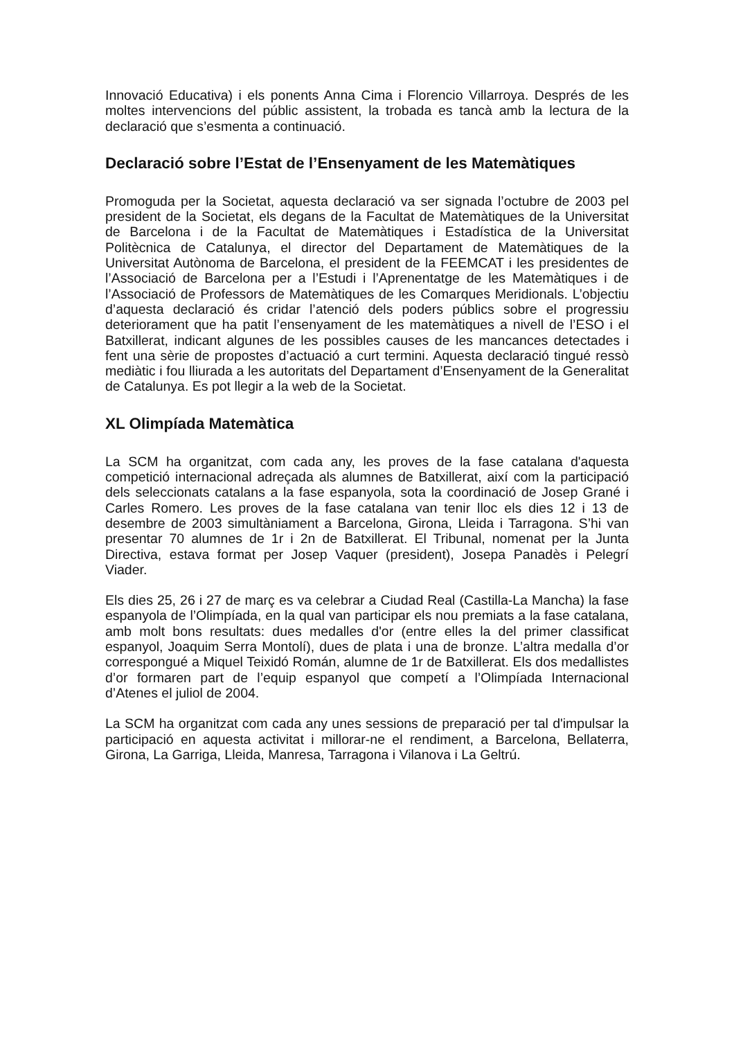Innovació Educativa) i els ponents Anna Cima i Florencio Villarroya. Després de les moltes intervencions del públic assistent, la trobada es tancà amb la lectura de la declaració que s’esmenta a continuació.
Declaració sobre l’Estat de l’Ensenyament de les Matemàtiques
Promoguda per la Societat, aquesta declaració va ser signada l’octubre de 2003 pel president de la Societat, els degans de la Facultat de Matemàtiques de la Universitat de Barcelona i de la Facultat de Matemàtiques i Estadística de la Universitat Politècnica de Catalunya, el director del Departament de Matemàtiques de la Universitat Autònoma de Barcelona, el president de la FEEMCAT i les presidentes de l’Associació de Barcelona per a l’Estudi i l’Aprenentatge de les Matemàtiques i de l’Associació de Professors de Matemàtiques de les Comarques Meridionals. L’objectiu d’aquesta declaració és cridar l’atenció dels poders públics sobre el progressiu deteriorament que ha patit l’ensenyament de les matemàtiques a nivell de l’ESO i el Batxillerat, indicant algunes de les possibles causes de les mancances detectades i fent una sèrie de propostes d’actuació a curt termini. Aquesta declaració tingué ressò mediàtic i fou lliurada a les autoritats del Departament d’Ensenyament de la Generalitat de Catalunya. Es pot llegir a la web de la Societat.
XL Olimpíada Matemàtica
La SCM ha organitzat, com cada any, les proves de la fase catalana d'aquesta competició internacional adreçada als alumnes de Batxillerat, així com la participació dels seleccionats catalans a la fase espanyola, sota la coordinació de Josep Grané i Carles Romero. Les proves de la fase catalana van tenir lloc els dies 12 i 13 de desembre de 2003 simultàniament a Barcelona, Girona, Lleida i Tarragona. S’hi van presentar 70 alumnes de 1r i 2n de Batxillerat. El Tribunal, nomenat per la Junta Directiva, estava format per Josep Vaquer (president), Josepa Panadès i Pelegrí Viader.
Els dies 25, 26 i 27 de març es va celebrar a Ciudad Real (Castilla-La Mancha) la fase espanyola de l’Olimpíada, en la qual van participar els nou premiats a la fase catalana, amb molt bons resultats: dues medalles d'or (entre elles la del primer classificat espanyol, Joaquim Serra Montolí), dues de plata i una de bronze. L’altra medalla d’or correspongué a Miquel Teixidó Román, alumne de 1r de Batxillerat. Els dos medallistes d’or formaren part de l’equip espanyol que competí a l’Olimpíada Internacional d’Atenes el juliol de 2004.
La SCM ha organitzat com cada any unes sessions de preparació per tal d'impulsar la participació en aquesta activitat i millorar-ne el rendiment, a Barcelona, Bellaterra, Girona, La Garriga, Lleida, Manresa, Tarragona i Vilanova i La Geltrú.